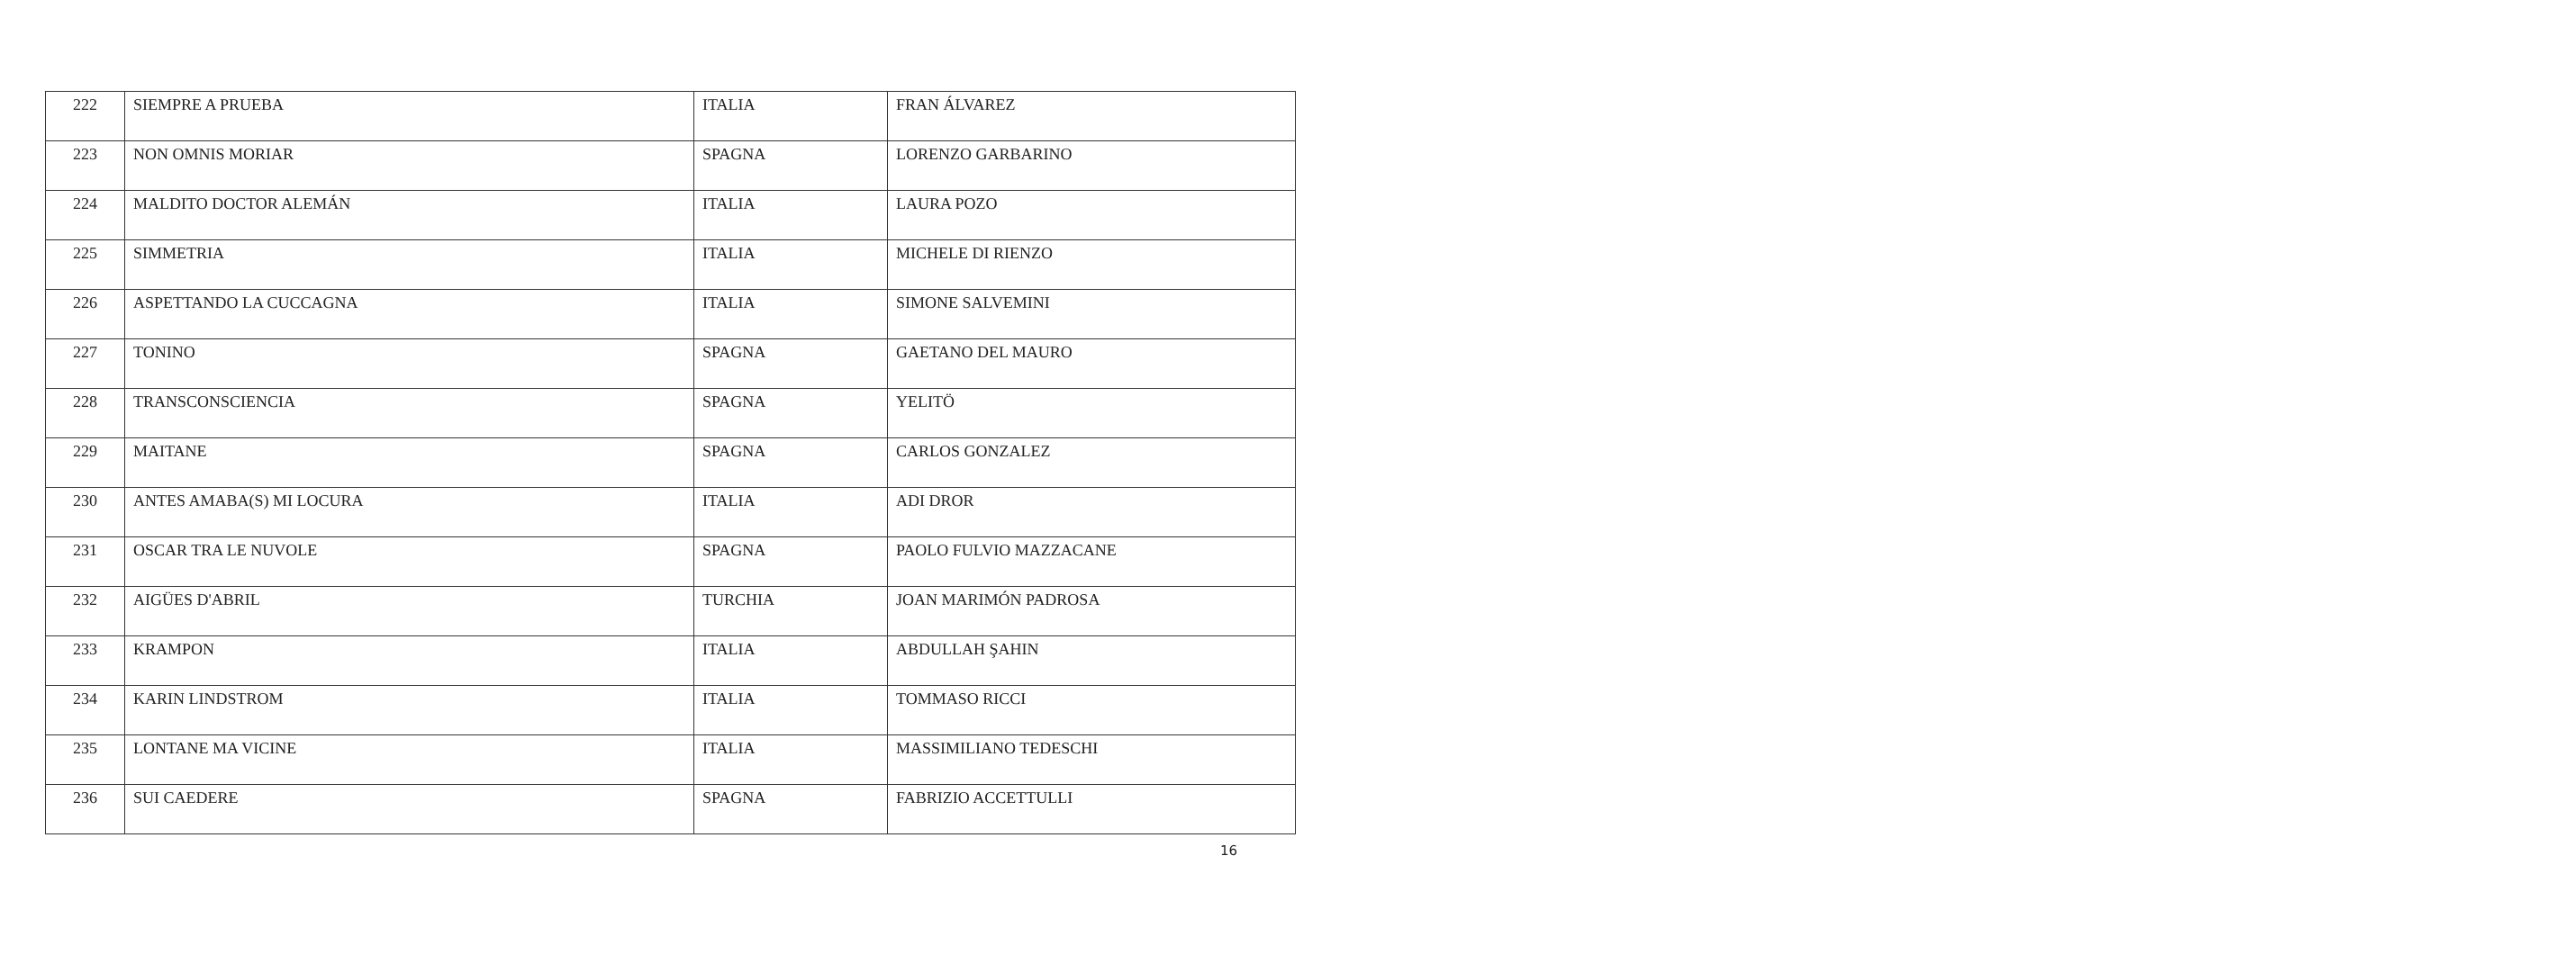| 222 | SIEMPRE A PRUEBA | ITALIA | FRAN ÁLVAREZ |
| 223 | NON OMNIS MORIAR | SPAGNA | LORENZO GARBARINO |
| 224 | MALDITO DOCTOR ALEMÁN | ITALIA | LAURA POZO |
| 225 | SIMMETRIA | ITALIA | MICHELE DI RIENZO |
| 226 | ASPETTANDO LA CUCCAGNA | ITALIA | SIMONE SALVEMINI |
| 227 | TONINO | SPAGNA | GAETANO DEL MAURO |
| 228 | TRANSCONSCIENCIA | SPAGNA | YELITÖ |
| 229 | MAITANE | SPAGNA | CARLOS GONZALEZ |
| 230 | ANTES AMABA(S) MI LOCURA | ITALIA | ADI DROR |
| 231 | OSCAR TRA LE NUVOLE | SPAGNA | PAOLO FULVIO MAZZACANE |
| 232 | AIGÜES D'ABRIL | TURCHIA | JOAN MARIMÓN PADROSA |
| 233 | KRAMPON | ITALIA | ABDULLAH ŞAHIN |
| 234 | KARIN LINDSTROM | ITALIA | TOMMASO RICCI |
| 235 | LONTANE MA VICINE | ITALIA | MASSIMILIANO TEDESCHI |
| 236 | SUI CAEDERE | SPAGNA | FABRIZIO ACCETTULLI |
16